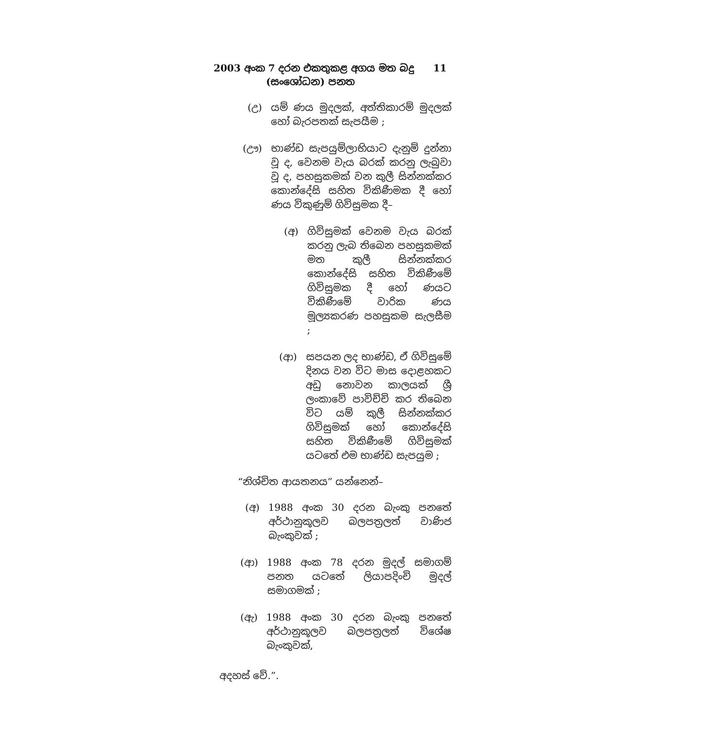2003 අංක 7 දරන එකතුකළ අගය මත බදු 11
(සංශෝධන) පනත
(උ) යම් ණය මුදලක්, අත්තිකාරම් මුදලක් හෝ බැරපතක් සැපයීම ;
(ඌ) භාණ්ඩ සැපයුම්ලාභියාට දැනුම් දුන්නා වූ ද, වෙනම වැය බරක් කරනු ලැබුවා වූ ද, පහසුකමක් වන කුලී සින්නක්කර කොන්දේසි සහිත විකිණීමක දී හෝ ණය විකුණුම් ගිවිසුමක දී–
(අ) ගිවිසුමක් වෙනම වැය බරක් කරනු ලැබ තිබෙන පහසුකමක් මත කුලී සින්නක්කර කොන්දේසි සහිත විකිණීමේ ගිවිසුමක දී හෝ ණයට විකිණීමේ වාරික ණය මූල්‍යකරණ පහසුකම සැලසීම ;
(ආ) සපයන ලද භාණ්ඩ, ඒ ගිවිසුමේ දිනය වන විට මාස දොළහකට අඩු නොවන කාලයක් ශ්‍රී ලංකාවේ පාවිච්චි කර තිබෙන විට යම් කුලී සින්නක්කර ගිවිසුමක් හෝ කොන්දේසි සහිත විකිණීමේ ගිවිසුමක් යටතේ එම භාණ්ඩ සැපයුම ;
“නිශ්චිත ආයතනය” යන්නෙන්–
(අ) 1988 අංක 30 දරන බැංකු පනතේ අර්ථානුකූලව බලපත්‍රලත් වාණිජ බැංකුවක් ;
(ආ) 1988 අංක 78 දරන මුදල් සමාගම් පනත යටතේ ලියාපදිංචි මුදල් සමාගමක් ;
(ඇ) 1988 අංක 30 දරන බැංකු පනතේ අර්ථානුකූලව බලපත්‍රලත් විශේෂ බැංකුවක්,
අදහස් වේ.”.